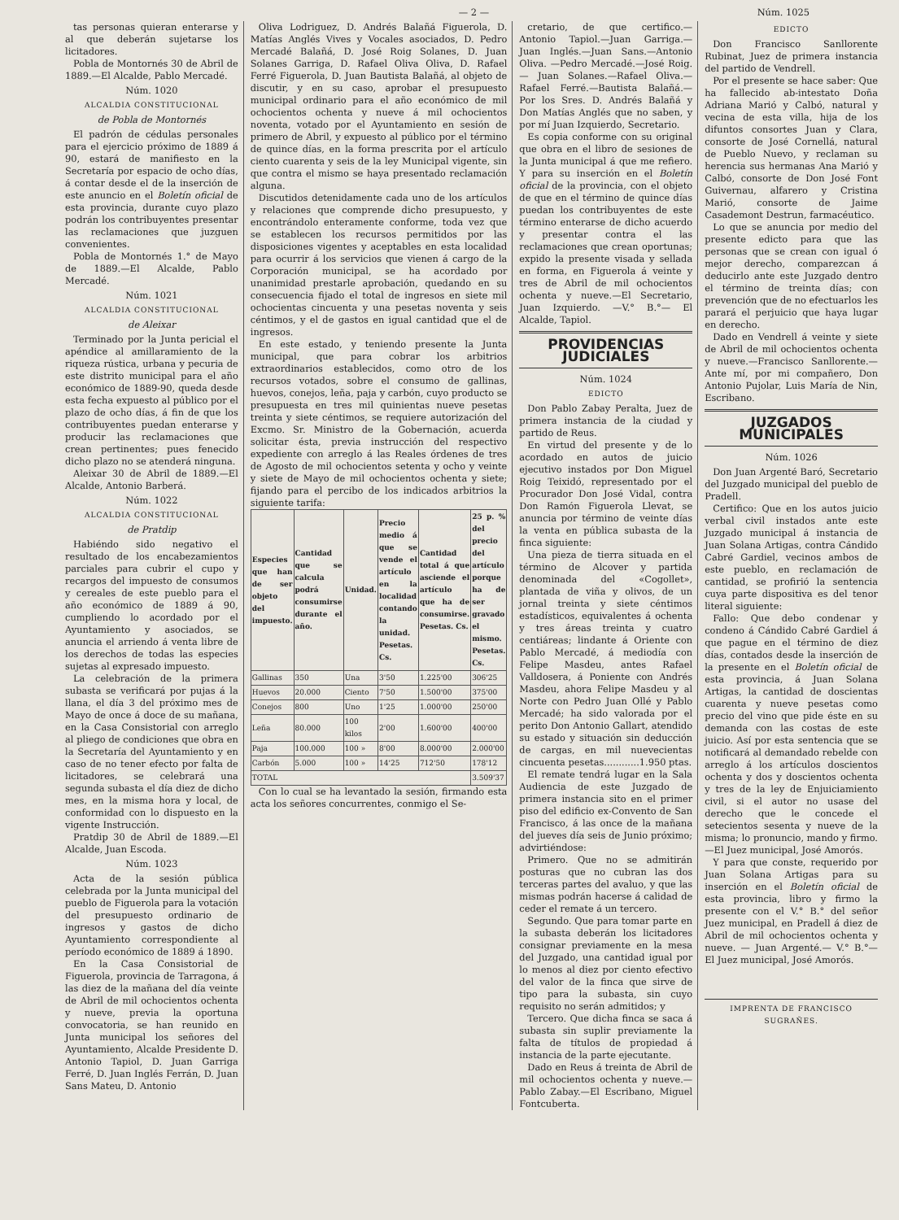— 2 — Núm. 1025
tas personas quieran enterarse y al que deberán sujetarse los licitadores.
Pobla de Montornés 30 de Abril de 1889.—El Alcalde, Pablo Mercadé.
Núm. 1020
ALCALDIA CONSTITUCIONAL
de Pobla de Montornés
El padrón de cédulas personales para el ejercicio próximo de 1889 á 90, estará de manifiesto en la Secretaría por espacio de ocho días, á contar desde el de la inserción de este anuncio en el Boletín oficial de esta provincia, durante cuyo plazo podrán los contribuyentes presentar las reclamaciones que juzguen convenientes.
Pobla de Montornés 1.° de Mayo de 1889.—El Alcalde, Pablo Mercadé.
Núm. 1021
ALCALDIA CONSTITUCIONAL
de Aleixar
Terminado por la Junta pericial el apéndice al amillaramiento de la riqueza rústica, urbana y pecuria de este distrito municipal para el año económico de 1889-90, queda desde esta fecha expuesto al público por el plazo de ocho días, á fin de que los contribuyentes puedan enterarse y producir las reclamaciones que crean pertinentes; pues fenecido dicho plazo no se atenderá ninguna.
Aleixar 30 de Abril de 1889.—El Alcalde, Antonio Barberá.
Núm. 1022
ALCALDIA CONSTITUCIONAL
de Pratdip
Habiéndo sido negativo el resultado de los encabezamientos parciales para cubrir el cupo y recargos del impuesto de consumos y cereales de este pueblo para el año económico de 1889 á 90, cumpliendo lo acordado por el Ayuntamiento y asociados, se anuncia el arriendo á venta libre de los derechos de todas las especies sujetas al expresado impuesto.
La celebración de la primera subasta se verificará por pujas á la llana, el día 3 del próximo mes de Mayo de once á doce de su mañana, en la Casa Consistorial con arreglo al pliego de condiciones que obra en la Secretaría del Ayuntamiento y en caso de no tener efecto por falta de licitadores, se celebrará una segunda subasta el día diez de dicho mes, en la misma hora y local, de conformidad con lo dispuesto en la vigente Instrucción.
Pratdip 30 de Abril de 1889.—El Alcalde, Juan Escoda.
Núm. 1023
Acta de la sesión pública celebrada por la Junta municipal del pueblo de Figuerola para la votación del presupuesto ordinario de ingresos y gastos de dicho Ayuntamiento correspondiente al período económico de 1889 á 1890.
En la Casa Consistorial de Figuerola, provincia de Tarragona, á las diez de la mañana del día veinte de Abril de mil ochocientos ochenta y nueve, previa la oportuna convocatoria, se han reunido en Junta municipal los señores del Ayuntamiento, Alcalde Presidente D. Antonio Tapiol, D. Juan Garriga Ferré, D. Juan Inglés Ferrán, D. Juan Sans Mateu, D. Antonio
Oliva Lodriguez, D. Andrés Balañá Figuerola, D. Matías Anglés Vives y Vocales asociados, D. Pedro Mercadé Balañá, D. José Roig Solanes, D. Juan Solanes Garriga, D. Rafael Oliva Oliva, D. Rafael Ferré Figuerola, D. Juan Bautista Balañá, al objeto de discutir, y en su caso, aprobar el presupuesto municipal ordinario para el año económico de mil ochocientos ochenta y nueve á mil ochocientos noventa, votado por el Ayuntamiento en sesión de primero de Abril, y expuesto al público por el término de quince días, en la forma prescrita por el artículo ciento cuarenta y seis de la ley Municipal vigente, sin que contra el mismo se haya presentado reclamación alguna.
Discutidos detenidamente cada uno de los artículos y relaciones que comprende dicho presupuesto, y encontrándolo enteramente conforme, toda vez que se establecen los recursos permitidos por las disposiciones vigentes y aceptables en esta localidad para ocurrir á los servicios que vienen á cargo de la Corporación municipal, se ha acordado por unanimidad prestarle aprobación, quedando en su consecuencia fijado el total de ingresos en siete mil ochocientas cincuenta y una pesetas noventa y seis céntimos, y el de gastos en igual cantidad que el de ingresos.
En este estado, y teniendo presente la Junta municipal, que para cobrar los arbitrios extraordinarios establecidos, como otro de los recursos votados, sobre el consumo de gallinas, huevos, conejos, leña, paja y carbón, cuyo producto se presupuesta en tres mil quinientas nueve pesetas treinta y siete céntimos, se requiere autorización del Excmo. Sr. Ministro de la Gobernación, acuerda solicitar ésta, previa instrucción del respectivo expediente con arreglo á las Reales órdenes de tres de Agosto de mil ochocientos setenta y ocho y veinte y siete de Mayo de mil ochocientos ochenta y siete; fijando para el percibo de los indicados arbitrios la siguiente tarifa:
| Especies que han de ser objeto del impuesto. | Cantidad que se calcula podrá consumirse durante el año. | Unidad. | Precio medio á que se vende el artículo en la localidad contando la unidad. Pesetas. Cs. | Cantidad total á que asciende el artículo que ha de consumirse. Pesetas. Cs. | 25 p. % del precio del artículo porque ha de ser gravado el mismo. Pesetas. Cs. |
| --- | --- | --- | --- | --- | --- |
| Gallinas | 350 | Una | 3'50 | 1.225'00 | 306'25 |
| Huevos | 20.000 | Ciento | 7'50 | 1.500'00 | 375'00 |
| Conejos | 800 | Uno | 1'25 | 1.000'00 | 250'00 |
| Leña | 80.000 | 100 kilos | 2'00 | 1.600'00 | 400'00 |
| Paja | 100.000 | 100 » | 8'00 | 8.000'00 | 2.000'00 |
| Carbón | 5.000 | 100 » | 14'25 | 712'50 | 178'12 |
| TOTAL | | | | | 3.509'37 |
Con lo cual se ha levantado la sesión, firmando esta acta los señores concurrentes, conmigo el Se-
cretario, de que certifico.—Antonio Tapiol.—Juan Garriga.—Juan Inglés.—Juan Sans.—Antonio Oliva. —Pedro Mercadé.—José Roig.— Juan Solanes.—Rafael Oliva.—Rafael Ferré.—Bautista Balañá.—Por los Sres. D. Andrés Balañá y Don Matías Anglés que no saben, y por mí Juan Izquierdo, Secretario.
Es copia conforme con su original que obra en el libro de sesiones de la Junta municipal á que me refiero. Y para su inserción en el Boletín oficial de la provincia, con el objeto de que en el término de quince días puedan los contribuyentes de este término enterarse de dicho acuerdo y presentar contra el las reclamaciones que crean oportunas; expido la presente visada y sellada en forma, en Figuerola á veinte y tres de Abril de mil ochocientos ochenta y nueve.—El Secretario, Juan Izquierdo. —V.° B.°— El Alcalde, Tapiol.
PROVIDENCIAS JUDICIALES
Núm. 1024
EDICTO
Don Pablo Zabay Peralta, Juez de primera instancia de la ciudad y partido de Reus.
En virtud del presente y de lo acordado en autos de juicio ejecutivo instados por Don Miguel Roig Teixidó, representado por el Procurador Don José Vidal, contra Don Ramón Figuerola Llevat, se anuncia por término de veinte días la venta en pública subasta de la finca siguiente:
Una pieza de tierra situada en el término de Alcover y partida denominada del «Cogollet», plantada de viña y olivos, de un jornal treinta y siete céntimos estadísticos, equivalentes á ochenta y tres áreas treinta y cuatro centiáreas; lindante á Oriente con Pablo Mercadé, á mediodía con Felipe Masdeu, antes Rafael Valldosera, á Poniente con Andrés Masdeu, ahora Felipe Masdeu y al Norte con Pedro Juan Ollé y Pablo Mercadé; ha sido valorada por el perito Don Antonio Gallart, atendido su estado y situación sin deducción de cargas, en mil nuevecientas cincuenta pesetas............1.950 ptas.
El remate tendrá lugar en la Sala Audiencia de este Juzgado de primera instancia sito en el primer piso del edificio ex-Convento de San Francisco, á las once de la mañana del jueves día seis de Junio próximo; advirtiéndose:
Primero. Que no se admitirán posturas que no cubran las dos terceras partes del avaluo, y que las mismas podrán hacerse á calidad de ceder el remate á un tercero.
Segundo. Que para tomar parte en la subasta deberán los licitadores consignar previamente en la mesa del Juzgado, una cantidad igual por lo menos al diez por ciento efectivo del valor de la finca que sirve de tipo para la subasta, sin cuyo requisito no serán admitidos; y
Tercero. Que dicha finca se saca á subasta sin suplir previamente la falta de títulos de propiedad á instancia de la parte ejecutante.
Dado en Reus á treinta de Abril de mil ochocientos ochenta y nueve.—Pablo Zabay.—El Escribano, Miguel Fontcuberta.
EDICTO
Don Francisco Sanllorente Rubinat, Juez de primera instancia del partido de Vendrell.
Por el presente se hace saber: Que ha fallecido ab-intestato Doña Adriana Marió y Calbó, natural y vecina de esta villa, hija de los difuntos consortes Juan y Clara, consorte de José Cornellá, natural de Pueblo Nuevo, y reclaman su herencia sus hermanas Ana Marió y Calbó, consorte de Don José Font Guivernau, alfarero y Cristina Marió, consorte de Jaime Casademont Destrun, farmacéutico.
Lo que se anuncia por medio del presente edicto para que las personas que se crean con igual ó mejor derecho, comparezcan á deducirlo ante este Juzgado dentro el término de treinta días; con prevención que de no efectuarlos les parará el perjuicio que haya lugar en derecho.
Dado en Vendrell á veinte y siete de Abril de mil ochocientos ochenta y nueve.—Francisco Sanllorente.—Ante mí, por mi compañero, Don Antonio Pujolar, Luis María de Nin, Escribano.
JUZGADOS MUNICIPALES
Núm. 1026
Don Juan Argenté Baró, Secretario del Juzgado municipal del pueblo de Pradell.
Certifico: Que en los autos juicio verbal civil instados ante este Juzgado municipal á instancia de Juan Solana Artigas, contra Cándido Cabré Gardiel, vecinos ambos de este pueblo, en reclamación de cantidad, se profirió la sentencia cuya parte dispositiva es del tenor literal siguiente:
Fallo: Que debo condenar y condeno á Cándido Cabré Gardiel á que pague en el término de diez días, contados desde la inserción de la presente en el Boletín oficial de esta provincia, á Juan Solana Artigas, la cantidad de doscientas cuarenta y nueve pesetas como precio del vino que pide éste en su demanda con las costas de este juicio. Así por esta sentencia que se notificará al demandado rebelde con arreglo á los artículos doscientos ochenta y dos y doscientos ochenta y tres de la ley de Enjuiciamiento civil, si el autor no usase del derecho que le concede el setecientos sesenta y nueve de la misma; lo pronuncio, mando y firmo.—El Juez municipal, José Amorós.
Y para que conste, requerido por Juan Solana Artigas para su inserción en el Boletín oficial de esta provincia, libro y firmo la presente con el V.° B.° del señor Juez municipal, en Pradell á diez de Abril de mil ochocientos ochenta y nueve. — Juan Argenté.— V.° B.°— El Juez municipal, José Amorós.
IMPRENTA DE FRANCISCO SUGRAÑES.